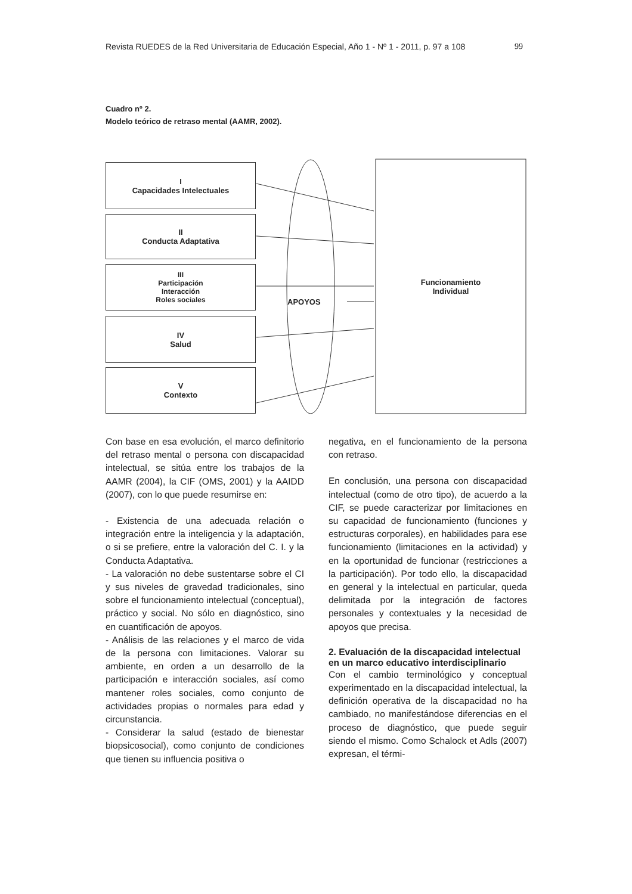Revista RUEDES de la Red Universitaria de Educación Especial, Año 1 - Nº 1 - 2011, p. 97 a 108 99
Cuadro nº 2.
Modelo teórico de retraso mental (AAMR, 2002).
I
Capacidades Intelectuales
II
Conducta Adaptativa
III
Participación
Interacción
Roles sociales
IV
Salud
V
Contexto
APOYOS
Funcionamiento
Individual
Con base en esa evolución, el marco definitorio del retraso mental o persona con discapacidad intelectual, se sitúa entre los trabajos de la AAMR (2004), la CIF (OMS, 2001) y la AAIDD (2007), con lo que puede resumirse en:
- Existencia de una adecuada relación o integración entre la inteligencia y la adaptación, o si se prefiere, entre la valoración del C. I. y la Conducta Adaptativa.
- La valoración no debe sustentarse sobre el CI y sus niveles de gravedad tradicionales, sino sobre el funcionamiento intelectual (conceptual), práctico y social. No sólo en diagnóstico, sino en cuantificación de apoyos.
- Análisis de las relaciones y el marco de vida de la persona con limitaciones. Valorar su ambiente, en orden a un desarrollo de la participación e interacción sociales, así como mantener roles sociales, como conjunto de actividades propias o normales para edad y circunstancia.
- Considerar la salud (estado de bienestar biopsicosocial), como conjunto de condiciones que tienen su influencia positiva o
negativa, en el funcionamiento de la persona con retraso.
En conclusión, una persona con discapacidad intelectual (como de otro tipo), de acuerdo a la CIF, se puede caracterizar por limitaciones en su capacidad de funcionamiento (funciones y estructuras corporales), en habilidades para ese funcionamiento (limitaciones en la actividad) y en la oportunidad de funcionar (restricciones a la participación). Por todo ello, la discapacidad en general y la intelectual en particular, queda delimitada por la integración de factores personales y contextuales y la necesidad de apoyos que precisa.
2. Evaluación de la discapacidad intelectual en un marco educativo interdisciplinario
Con el cambio terminológico y conceptual experimentado en la discapacidad intelectual, la definición operativa de la discapacidad no ha cambiado, no manifestándose diferencias en el proceso de diagnóstico, que puede seguir siendo el mismo. Como Schalock et Adls (2007) expresan, el térmi-